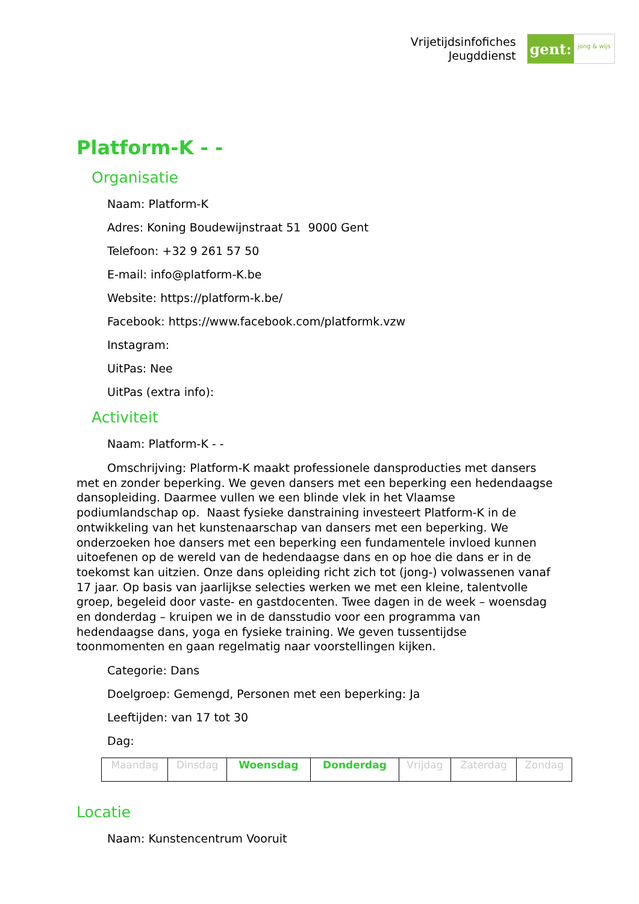Vrijetijdsinfofiches
Jeugddienst
gent:
jong & wijs
Platform-K - -
Organisatie
Naam: Platform-K
Adres: Koning Boudewijnstraat 51 9000 Gent
Telefoon: +32 9 261 57 50
E-mail: info@platform-K.be
Website: https://platform-k.be/
Facebook: https://www.facebook.com/platformk.vzw
Instagram:
UitPas: Nee
UitPas (extra info):
Activiteit
Naam: Platform-K - -
Omschrijving: Platform-K maakt professionele dansproducties met dansers met en zonder beperking. We geven dansers met een beperking een hedendaagse dansopleiding. Daarmee vullen we een blinde vlek in het Vlaamse podiumlandschap op. Naast fysieke danstraining investeert Platform-K in de ontwikkeling van het kunstenaarschap van dansers met een beperking. We onderzoeken hoe dansers met een beperking een fundamentele invloed kunnen uitoefenen op de wereld van de hedendaagse dans en op hoe die dans er in de toekomst kan uitzien. Onze dans opleiding richt zich tot (jong-) volwassenen vanaf 17 jaar. Op basis van jaarlijkse selecties werken we met een kleine, talentvolle groep, begeleid door vaste- en gastdocenten. Twee dagen in de week – woensdag en donderdag – kruipen we in de dansstudio voor een programma van hedendaagse dans, yoga en fysieke training. We geven tussentijdse toonmomenten en gaan regelmatig naar voorstellingen kijken.
Categorie: Dans
Doelgroep: Gemengd, Personen met een beperking: Ja
Leeftijden: van 17 tot 30
Dag:
| Maandag | Dinsdag | Woensdag | Donderdag | Vrijdag | Zaterdag | Zondag |
Locatie
Naam: Kunstencentrum Vooruit